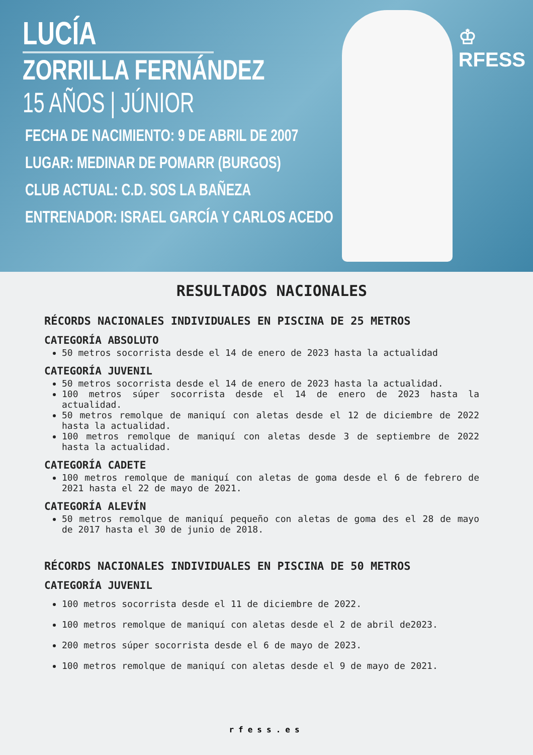♔
RFESS
LUCÍA
ZORRILLA FERNÁNDEZ
15 AÑOS | JÚNIOR
FECHA DE NACIMIENTO: 9 DE ABRIL DE 2007
LUGAR: MEDINAR DE POMARR (BURGOS)
CLUB ACTUAL: C.D. SOS LA BAÑEZA
ENTRENADOR: ISRAEL GARCÍA Y CARLOS ACEDO
RESULTADOS NACIONALES
RÉCORDS NACIONALES INDIVIDUALES EN PISCINA DE 25 METROS
CATEGORÍA ABSOLUTO
50 metros socorrista desde el 14 de enero de 2023 hasta la actualidad
CATEGORÍA JUVENIL
50 metros socorrista desde el 14 de enero de 2023 hasta la actualidad.
100 metros súper socorrista desde el 14 de enero de 2023 hasta la actualidad.
50 metros remolque de maniquí con aletas desde el 12 de diciembre de 2022 hasta la actualidad.
100 metros remolque de maniquí con aletas desde 3 de septiembre de 2022 hasta la actualidad.
CATEGORÍA CADETE
100 metros remolque de maniquí con aletas de goma desde el 6 de febrero de 2021 hasta el 22 de mayo de 2021.
CATEGORÍA ALEVÍN
50 metros remolque de maniquí pequeño con aletas de goma des el 28 de mayo de 2017 hasta el 30 de junio de 2018.
RÉCORDS NACIONALES INDIVIDUALES EN PISCINA DE 50 METROS
CATEGORÍA JUVENIL
100 metros socorrista desde el 11 de diciembre de 2022.
100 metros remolque de maniquí con aletas desde el 2 de abril de2023.
200 metros súper socorrista desde el 6 de mayo de 2023.
100 metros remolque de maniquí con aletas desde el 9 de mayo de 2021.
rfess.es